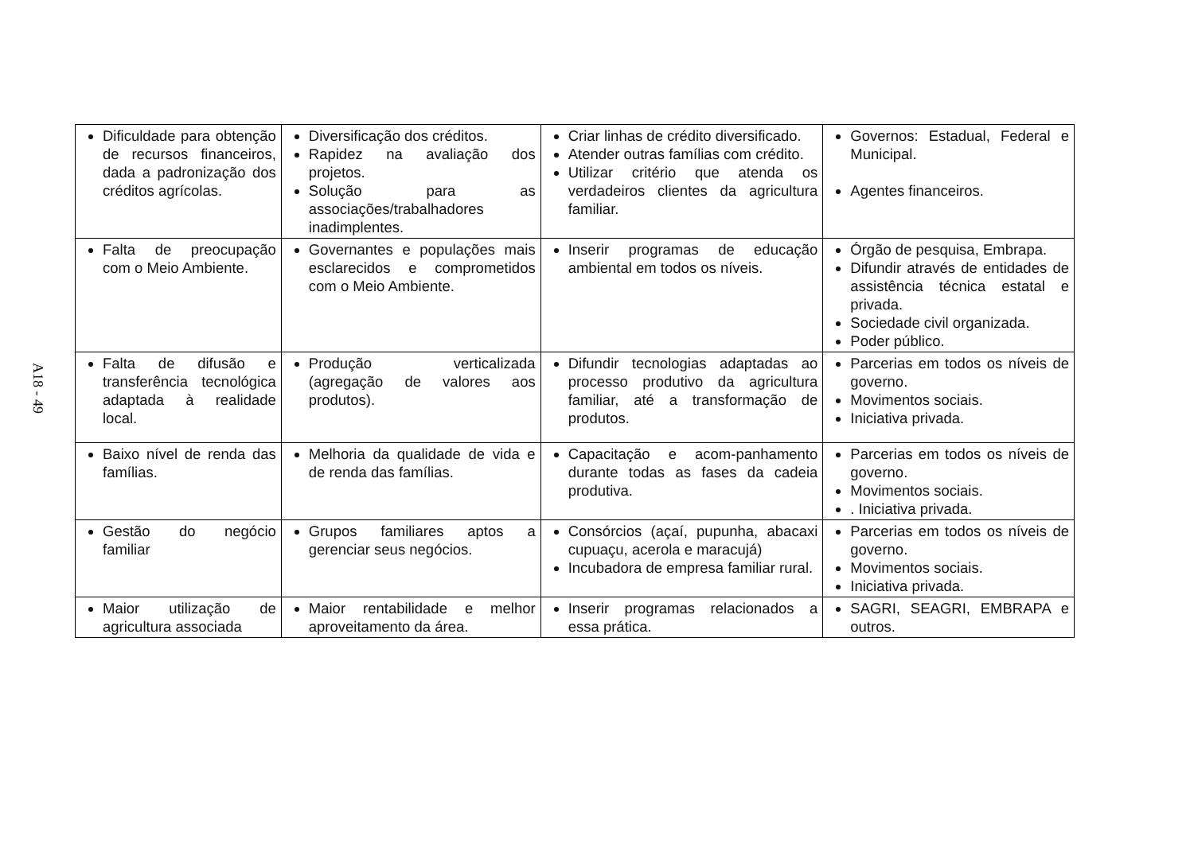A18 - 49
| Dificuldade para obtenção de recursos financeiros, dada a padronização dos créditos agrícolas. | Diversificação dos créditos. Rapidez na avaliação dos projetos. Solução para as associações/trabalhadores inadimplentes. | Criar linhas de crédito diversificado. Atender outras famílias com crédito. Utilizar critério que atenda os verdadeiros clientes da agricultura familiar. | Governos: Estadual, Federal e Municipal. Agentes financeiros. |
| Falta de preocupação com o Meio Ambiente. | Governantes e populações mais esclarecidos e comprometidos com o Meio Ambiente. | Inserir programas de educação ambiental em todos os níveis. | Órgão de pesquisa, Embrapa. Difundir através de entidades de assistência técnica estatal e privada. Sociedade civil organizada. Poder público. |
| Falta de difusão e transferência tecnológica adaptada à realidade local. | Produção verticalizada (agregação de valores aos produtos). | Difundir tecnologias adaptadas ao processo produtivo da agricultura familiar, até a transformação de produtos. | Parcerias em todos os níveis de governo. Movimentos sociais. Iniciativa privada. |
| Baixo nível de renda das famílias. | Melhoria da qualidade de vida e de renda das famílias. | Capacitação e acom-panhamento durante todas as fases da cadeia produtiva. | Parcerias em todos os níveis de governo. Movimentos sociais. . Iniciativa privada. |
| Gestão do negócio familiar | Grupos familiares aptos a gerenciar seus negócios. | Consórcios (açaí, pupunha, abacaxi cupuaçu, acerola e maracujá) Incubadora de empresa familiar rural. | Parcerias em todos os níveis de governo. Movimentos sociais. Iniciativa privada. |
| Maior utilização de agricultura associada | Maior rentabilidade e melhor aproveitamento da área. | Inserir programas relacionados a essa prática. | SAGRI, SEAGRI, EMBRAPA e outros. |